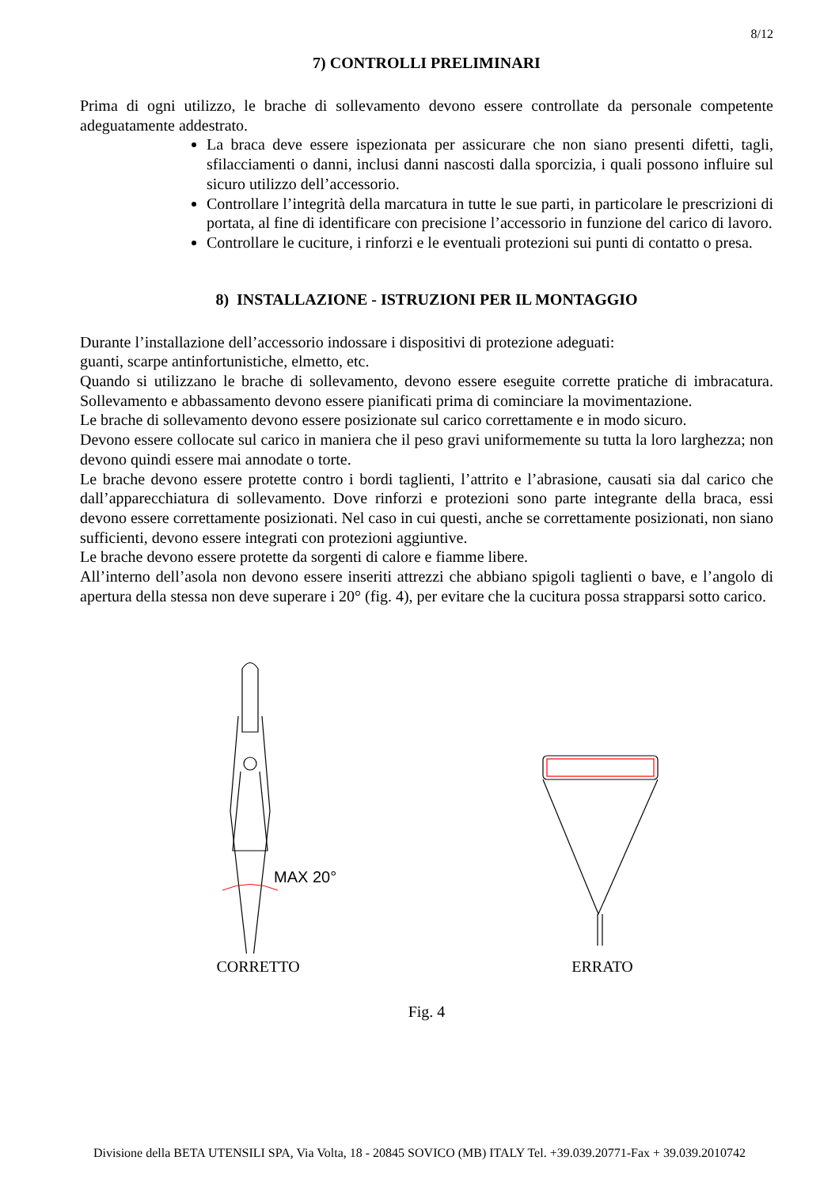8/12
7) CONTROLLI PRELIMINARI
Prima di ogni utilizzo, le brache di sollevamento devono essere controllate da personale competente adeguatamente addestrato.
La braca deve essere ispezionata per assicurare che non siano presenti difetti, tagli, sfilacciamenti o danni, inclusi danni nascosti dalla sporcizia, i quali possono influire sul sicuro utilizzo dell’accessorio.
Controllare l’integrità della marcatura in tutte le sue parti, in particolare le prescrizioni di portata, al fine di identificare con precisione l’accessorio in funzione del carico di lavoro.
Controllare le cuciture, i rinforzi e le eventuali protezioni sui punti di contatto o presa.
8) INSTALLAZIONE - ISTRUZIONI PER IL MONTAGGIO
Durante l’installazione dell’accessorio indossare i dispositivi di protezione adeguati:
guanti, scarpe antinfortunistiche, elmetto, etc.
Quando si utilizzano le brache di sollevamento, devono essere eseguite corrette pratiche di imbracatura. Sollevamento e abbassamento devono essere pianificati prima di cominciare la movimentazione.
Le brache di sollevamento devono essere posizionate sul carico correttamente e in modo sicuro.
Devono essere collocate sul carico in maniera che il peso gravi uniformemente su tutta la loro larghezza; non devono quindi essere mai annodate o torte.
Le brache devono essere protette contro i bordi taglienti, l’attrito e l’abrasione, causati sia dal carico che dall’apparecchiatura di sollevamento. Dove rinforzi e protezioni sono parte integrante della braca, essi devono essere correttamente posizionati. Nel caso in cui questi, anche se correttamente posizionati, non siano sufficienti, devono essere integrati con protezioni aggiuntive.
Le brache devono essere protette da sorgenti di calore e fiamme libere.
All’interno dell’asola non devono essere inseriti attrezzi che abbiano spigoli taglienti o bave, e l’angolo di apertura della stessa non deve superare i 20° (fig. 4), per evitare che la cucitura possa strapparsi sotto carico.
MAX 20°
CORRETTO
ERRATO
Fig. 4
Divisione della BETA UTENSILI SPA, Via Volta, 18 - 20845 SOVICO (MB) ITALY Tel. +39.039.20771-Fax + 39.039.2010742